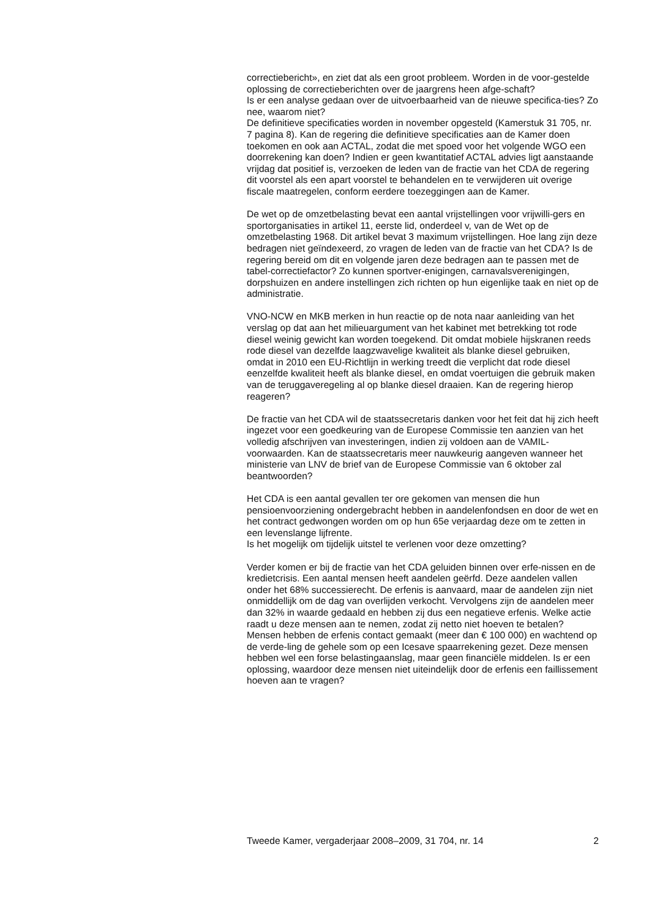correctiebericht», en ziet dat als een groot probleem. Worden in de voor-gestelde oplossing de correctieberichten over de jaargrens heen afge-schaft?
Is er een analyse gedaan over de uitvoerbaarheid van de nieuwe specifica-ties? Zo nee, waarom niet?
De definitieve specificaties worden in november opgesteld (Kamerstuk 31 705, nr. 7 pagina 8). Kan de regering die definitieve specificaties aan de Kamer doen toekomen en ook aan ACTAL, zodat die met spoed voor het volgende WGO een doorrekening kan doen? Indien er geen kwantitatief ACTAL advies ligt aanstaande vrijdag dat positief is, verzoeken de leden van de fractie van het CDA de regering dit voorstel als een apart voorstel te behandelen en te verwijderen uit overige fiscale maatregelen, conform eerdere toezeggingen aan de Kamer.
De wet op de omzetbelasting bevat een aantal vrijstellingen voor vrijwilli-gers en sportorganisaties in artikel 11, eerste lid, onderdeel v, van de Wet op de omzetbelasting 1968. Dit artikel bevat 3 maximum vrijstellingen. Hoe lang zijn deze bedragen niet geïndexeerd, zo vragen de leden van de fractie van het CDA? Is de regering bereid om dit en volgende jaren deze bedragen aan te passen met de tabel-correctiefactor? Zo kunnen sportver-enigingen, carnavalsverenigingen, dorpshuizen en andere instellingen zich richten op hun eigenlijke taak en niet op de administratie.
VNO-NCW en MKB merken in hun reactie op de nota naar aanleiding van het verslag op dat aan het milieuargument van het kabinet met betrekking tot rode diesel weinig gewicht kan worden toegekend. Dit omdat mobiele hijskranen reeds rode diesel van dezelfde laagzwavelige kwaliteit als blanke diesel gebruiken, omdat in 2010 een EU-Richtlijn in werking treedt die verplicht dat rode diesel eenzelfde kwaliteit heeft als blanke diesel, en omdat voertuigen die gebruik maken van de teruggaveregeling al op blanke diesel draaien. Kan de regering hierop reageren?
De fractie van het CDA wil de staatssecretaris danken voor het feit dat hij zich heeft ingezet voor een goedkeuring van de Europese Commissie ten aanzien van het volledig afschrijven van investeringen, indien zij voldoen aan de VAMIL-voorwaarden. Kan de staatssecretaris meer nauwkeurig aangeven wanneer het ministerie van LNV de brief van de Europese Commissie van 6 oktober zal beantwoorden?
Het CDA is een aantal gevallen ter ore gekomen van mensen die hun pensioenvoorziening ondergebracht hebben in aandelenfondsen en door de wet en het contract gedwongen worden om op hun 65e verjaardag deze om te zetten in een levenslange lijfrente.
Is het mogelijk om tijdelijk uitstel te verlenen voor deze omzetting?
Verder komen er bij de fractie van het CDA geluiden binnen over erfe-nissen en de kredietcrisis. Een aantal mensen heeft aandelen geërfd. Deze aandelen vallen onder het 68% successierecht. De erfenis is aanvaard, maar de aandelen zijn niet onmiddellijk om de dag van overlijden verkocht. Vervolgens zijn de aandelen meer dan 32% in waarde gedaald en hebben zij dus een negatieve erfenis. Welke actie raadt u deze mensen aan te nemen, zodat zij netto niet hoeven te betalen? Mensen hebben de erfenis contact gemaakt (meer dan € 100 000) en wachtend op de verde-ling de gehele som op een Icesave spaarrekening gezet. Deze mensen hebben wel een forse belastingaanslag, maar geen financiële middelen. Is er een oplossing, waardoor deze mensen niet uiteindelijk door de erfenis een faillissement hoeven aan te vragen?
Tweede Kamer, vergaderjaar 2008–2009, 31 704, nr. 14 2